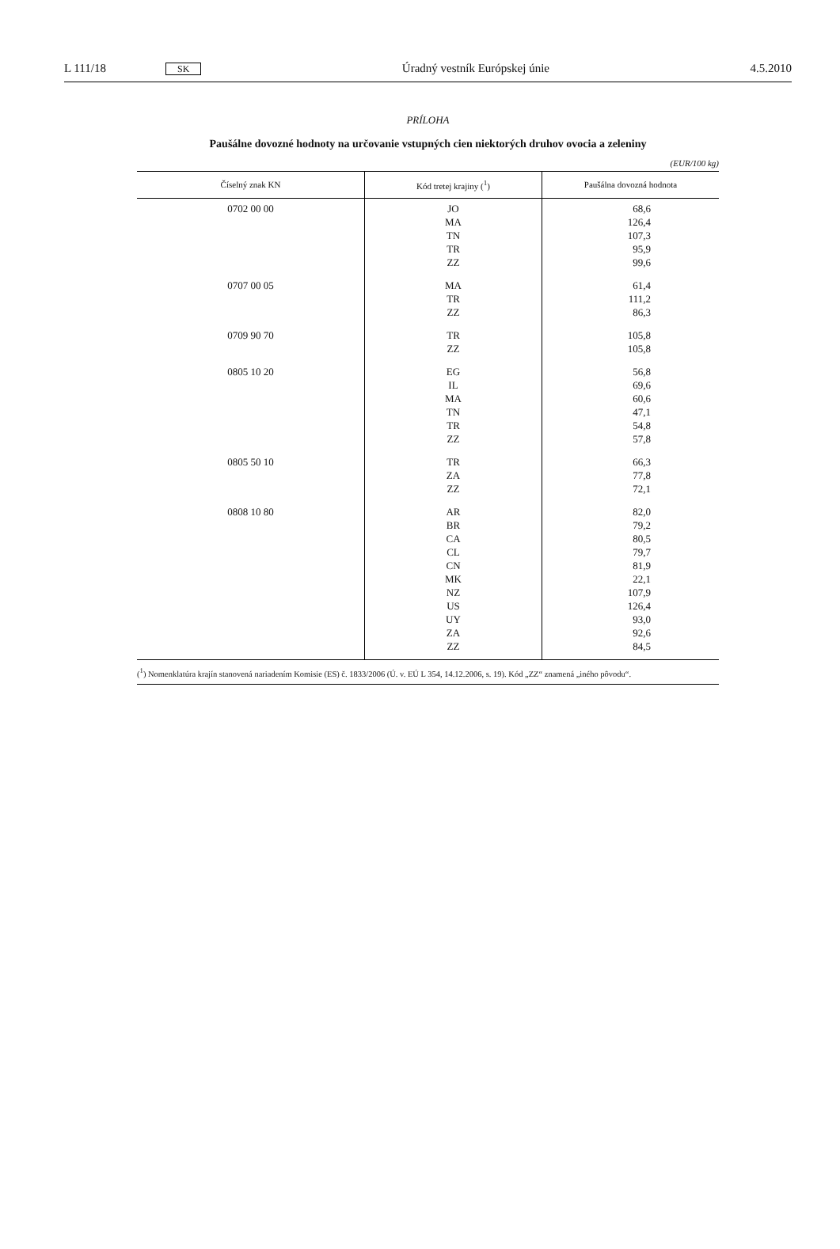L 111/18 SK Úradný vestník Európskej únie 4.5.2010
PRÍLOHA
Paušálne dovozné hodnoty na určovanie vstupných cien niektorých druhov ovocia a zeleniny
(EUR/100 kg)
| Číselný znak KN | Kód tretej krajiny (<sup>1</sup>) | Paušálna dovozná hodnota |
| --- | --- | --- |
| 0702 00 00 | JO MA TN TR ZZ | 68,6 126,4 107,3 95,9 99,6 |
| 0707 00 05 | MA TR ZZ | 61,4 111,2 86,3 |
| 0709 90 70 | TR ZZ | 105,8 105,8 |
| 0805 10 20 | EG IL MA TN TR ZZ | 56,8 69,6 60,6 47,1 54,8 57,8 |
| 0805 50 10 | TR ZA ZZ | 66,3 77,8 72,1 |
| 0808 10 80 | AR BR CA CL CN MK NZ US UY ZA ZZ | 82,0 79,2 80,5 79,7 81,9 22,1 107,9 126,4 93,0 92,6 84,5 |
(<sup>1</sup>) Nomenklatúra krajín stanovená nariadením Komisie (ES) č. 1833/2006 (Ú. v. EÚ L 354, 14.12.2006, s. 19). Kód „ZZ“ znamená „iného pôvodu“.